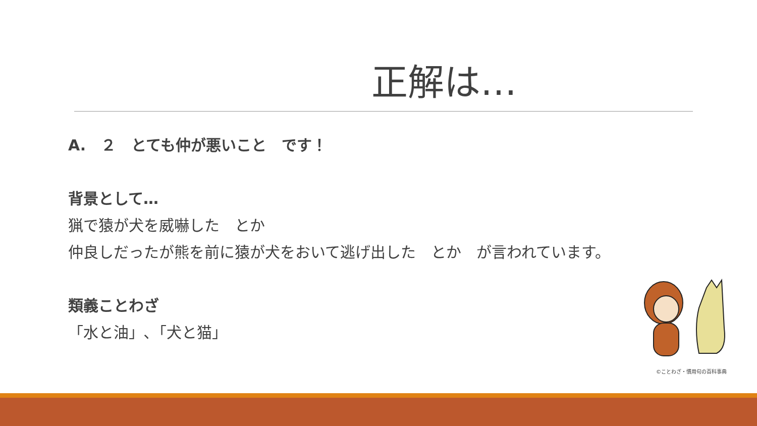正解は…
A.　２　とても仲が悪いこと　です！
背景として…
猟で猿が犬を威嚇した　とか
仲良しだったが熊を前に猿が犬をおいて逃げ出した　とか　が言われています。
類義ことわざ
「水と油」､「犬と猫」
©ことわざ・慣用句の百科事典